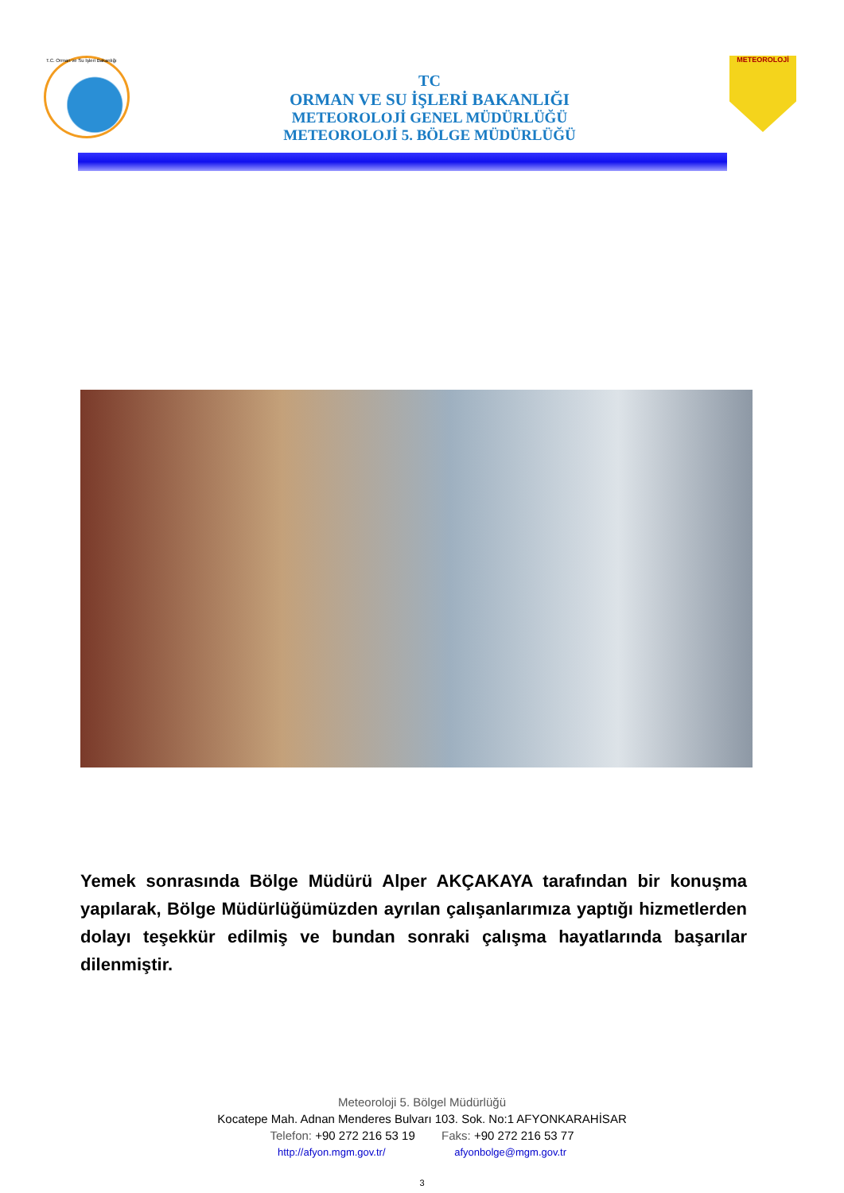T.C. Orman ve Su İşleri Bakanlığı
TC
ORMAN VE SU İŞLERİ BAKANLIĞI
METEOROLOJİ GENEL MÜDÜRLÜĞÜ
METEOROLOJİ 5. BÖLGE MÜDÜRLÜĞÜ
METEOROLOJİ
Yemek sonrasında Bölge Müdürü Alper AKÇAKAYA tarafından bir konuşma yapılarak, Bölge Müdürlüğümüzden ayrılan çalışanlarımıza yaptığı hizmetlerden dolayı teşekkür edilmiş ve bundan sonraki çalışma hayatlarında başarılar dilenmiştir.
Meteoroloji 5. Bölgel Müdürlüğü
Kocatepe Mah. Adnan Menderes Bulvarı 103. Sok. No:1 AFYONKARAHİSAR
Telefon: +90 272 216 53 19 Faks: +90 272 216 53 77
http://afyon.mgm.gov.tr/ afyonbolge@mgm.gov.tr
3